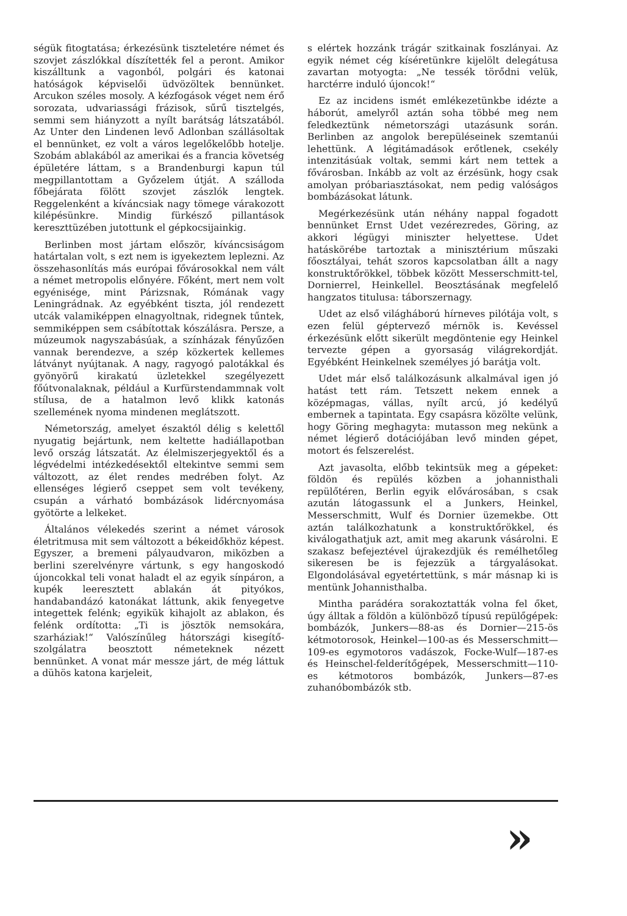ségük fitogtatása; érkezésünk tiszteletére német és szovjet zászlókkal díszítették fel a peront. Amikor kiszálltunk a vagonból, polgári és katonai hatóságok képviselői üdvözöltek bennünket. Arcukon széles mosoly. A kézfogások véget nem érő sorozata, udvariassági frázisok, sűrű tisztelgés, semmi sem hiányzott a nyílt barátság látszatából. Az Unter den Lindenen levő Adlonban szállásoltak el bennünket, ez volt a város legelőkelőbb hotelje. Szobám ablakából az amerikai és a francia követség épületére láttam, s a Brandenburgi kapun túl megpillantottam a Győzelem útját. A szálloda főbejárata fölött szovjet zászlók lengtek. Reggelenként a kíváncsiak nagy tömege várakozott kilépésünkre. Mindig fürkésző pillantások kereszttüzében jutottunk el gépkocsijainkig.
Berlinben most jártam először, kíváncsiságom határtalan volt, s ezt nem is igyekeztem leplezni. Az összehasonlítás más európai fővárosokkal nem vált a német metropolis előnyére. Főként, mert nem volt egyénisége, mint Párizsnak, Rómának vagy Leningrádnak. Az egyébként tiszta, jól rendezett utcák valamiképpen elnagyoltnak, ridegnek tűntek, semmiképpen sem csábítottak kószálásra. Persze, a múzeumok nagyszabásúak, a színházak fényűzően vannak berendezve, a szép közkertek kellemes látványt nyújtanak. A nagy, ragyogó palotákkal és gyönyörű kirakatú üzletekkel szegélyezett főútvonalaknak, például a Kurfürstendammnak volt stílusa, de a hatalmon levő klikk katonás szellemének nyoma mindenen meglátszott.
Németország, amelyet északtól délig s kelettől nyugatig bejártunk, nem keltette hadiállapotban levő ország látszatát. Az élelmiszerjegyektől és a légvédelmi intézkedésektől eltekintve semmi sem változott, az élet rendes medrében folyt. Az ellenséges légierő cseppet sem volt tevékeny, csupán a várható bombázások lidércnyomása gyötörte a lelkeket.
Általános vélekedés szerint a német városok életritmusa mit sem változott a békeidőkhöz képest. Egyszer, a bremeni pályaudvaron, miközben a berlini szerelvényre vártunk, s egy hangoskodó újoncokkal teli vonat haladt el az egyik sínpáron, a kupék leeresztett ablakán át pityókos, handabandázó katonákat láttunk, akik fenyegetve integettek felénk; egyikük kihajolt az ablakon, és felénk ordította: „Ti is jösztök nemsokára, szarháziak!“ Valószínűleg hátországi kisegítő-szolgálatra beosztott németeknek nézett bennünket. A vonat már messze járt, de még láttuk a dühös katona karjeleit,
s elértek hozzánk trágár szitkainak foszlányai. Az egyik német cég kíséretünkre kijelölt delegátusa zavartan motyogta: „Ne tessék törődni velük, harctérre induló újoncok!“
Ez az incidens ismét emlékezetünkbe idézte a háborút, amelyről aztán soha többé meg nem feledkeztünk németországi utazásunk során. Berlinben az angolok berepüléseinek szemtanúi lehettünk. A légitámadások erőtlenek, csekély intenzitásúak voltak, semmi kárt nem tettek a fővárosban. Inkább az volt az érzésünk, hogy csak amolyan próbariasztásokat, nem pedig valóságos bombázásokat látunk.
Megérkezésünk után néhány nappal fogadott bennünket Ernst Udet vezérezredes, Göring, az akkori légügyi miniszter helyettese. Udet hatáskörébe tartoztak a minisztérium műszaki főosztályai, tehát szoros kapcsolatban állt a nagy konstruktőrökkel, többek között Messerschmitt-tel, Dornierrel, Heinkellel. Beosztásának megfelelő hangzatos titulusa: táborszernagy.
Udet az első világháború hírneves pilótája volt, s ezen felül géptervező mérnök is. Kevéssel érkezésünk előtt sikerült megdöntenie egy Heinkel tervezte gépen a gyorsaság világrekordját. Egyébként Heinkelnek személyes jó barátja volt.
Udet már első találkozásunk alkalmával igen jó hatást tett rám. Tetszett nekem ennek a középmagas, vállas, nyílt arcú, jó kedélyű embernek a tapintata. Egy csapásra közölte velünk, hogy Göring meghagyta: mutasson meg nekünk a német légierő dotációjában levő minden gépet, motort és felszerelést.
Azt javasolta, előbb tekintsük meg a gépeket: földön és repülés közben a johannisthali repülőtéren, Berlin egyik elővárosában, s csak azután látogassunk el a Junkers, Heinkel, Messerschmitt, Wulf és Dornier üzemekbe. Ott aztán találkozhatunk a konstruktőrökkel, és kiválogathatjuk azt, amit meg akarunk vásárolni. E szakasz befejeztével újrakezdjük és remélhetőleg sikeresen be is fejezzük a tárgyalásokat. Elgondolásával egyetértettünk, s már másnap ki is mentünk Johannisthalba.
Mintha parádéra sorakoztatták volna fel őket, úgy álltak a földön a különböző típusú repülőgépek: bombázók, Junkers—88-as és Dornier—215-ös kétmotorosok, Heinkel—100-as és Messerschmitt—109-es egymotoros vadászok, Focke-Wulf—187-es és Heinschel-felderítőgépek, Messerschmitt—110-es kétmotoros bombázók, Junkers—87-es zuhanóbombázók stb.
»